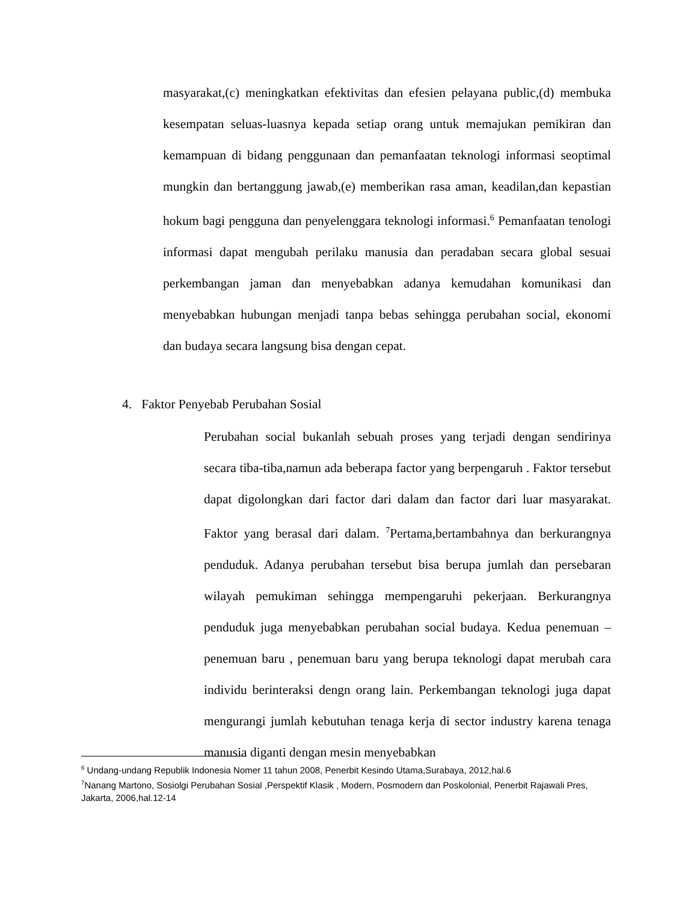masyarakat,(c) meningkatkan efektivitas dan efesien pelayana public,(d) membuka kesempatan seluas-luasnya kepada setiap orang untuk memajukan pemikiran dan kemampuan di bidang penggunaan dan pemanfaatan teknologi informasi seoptimal mungkin dan bertanggung jawab,(e) memberikan rasa aman, keadilan,dan kepastian hokum bagi pengguna dan penyelenggara teknologi informasi.<sup>6</sup> Pemanfaatan tenologi informasi dapat mengubah perilaku manusia dan peradaban secara global sesuai perkembangan jaman dan menyebabkan adanya kemudahan komunikasi dan menyebabkan hubungan menjadi tanpa bebas sehingga perubahan social, ekonomi dan budaya secara langsung bisa dengan cepat.
4. Faktor Penyebab Perubahan Sosial
Perubahan social bukanlah sebuah proses yang terjadi dengan sendirinya secara tiba-tiba,namun ada beberapa factor yang berpengaruh . Faktor tersebut dapat digolongkan dari factor dari dalam dan factor dari luar masyarakat. Faktor yang berasal dari dalam. <sup>7</sup>Pertama,bertambahnya dan berkurangnya penduduk. Adanya perubahan tersebut bisa berupa jumlah dan persebaran wilayah pemukiman sehingga mempengaruhi pekerjaan. Berkurangnya penduduk juga menyebabkan perubahan social budaya. Kedua penemuan –penemuan baru , penemuan baru yang berupa teknologi dapat merubah cara individu berinteraksi dengn orang lain. Perkembangan teknologi juga dapat mengurangi jumlah kebutuhan tenaga kerja di sector industry karena tenaga manusia diganti dengan mesin menyebabkan
<sup>6</sup> Undang-undang Republik Indonesia Nomer 11 tahun 2008, Penerbit Kesindo Utama,Surabaya, 2012,hal.6
<sup>7</sup> Nanang Martono, Sosiolgi Perubahan Sosial ,Perspektif Klasik , Modern, Posmodern dan Poskolonial, Penerbit Rajawali Pres, Jakarta, 2006,hal.12-14